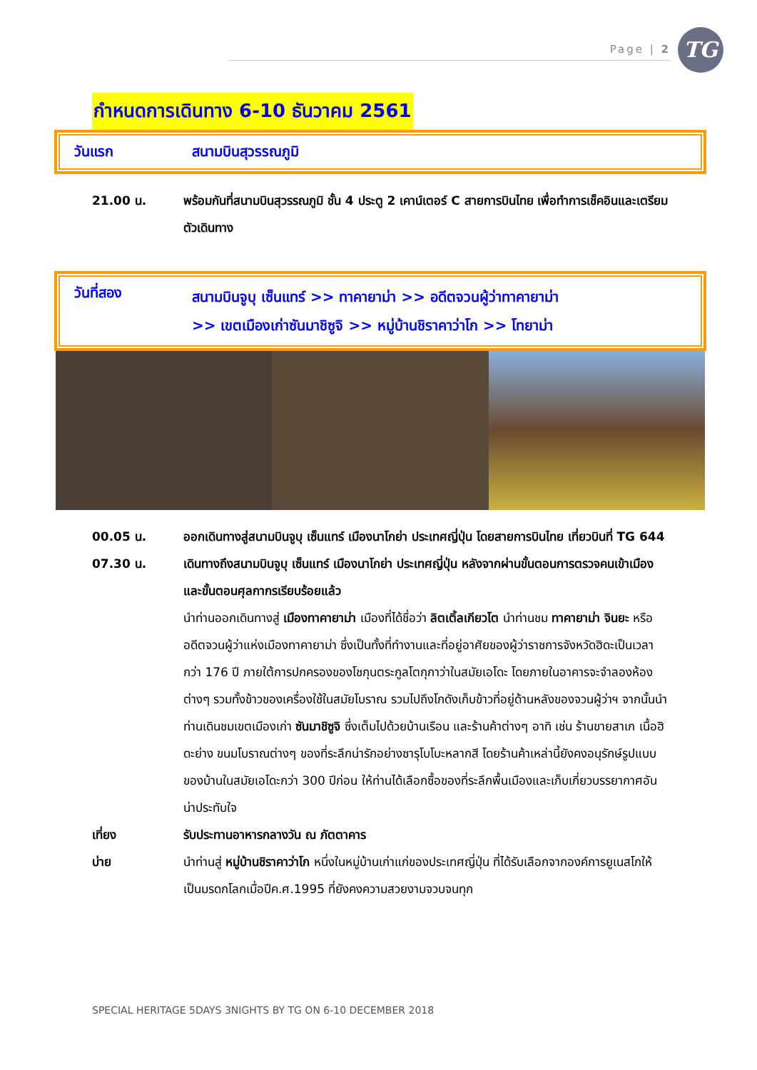Page | 2 TG
กำหนดการเดินทาง 6-10 ธันวาคม 2561
วันแรก สนามบินสุวรรณภูมิ
21.00 น. พร้อมกันที่สนามบินสุวรรณภูมิ ชั้น 4 ประตู 2 เคาน์เตอร์ C สายการบินไทย เพื่อทำการเช็คอินและเตรียมตัวเดินทาง
วันที่สอง
สนามบินจูบุ เซ็นแทร์ >> ทาคายาม่า >> อดีตจวนผู้ว่าทาคายาม่า
>> เขตเมืองเก่าซันมาชิซูจิ >> หมู่บ้านชิราคาว่าโก >> โทยาม่า
00.05 น. ออกเดินทางสู่สนามบินจูบุ เซ็นแทร์ เมืองนาโกย่า ประเทศญี่ปุ่น โดยสายการบินไทย เที่ยวบินที่ TG 644
07.30 น. เดินทางถึงสนามบินจูบุ เซ็นแทร์ เมืองนาโกย่า ประเทศญี่ปุ่น หลังจากผ่านขั้นตอนการตรวจคนเข้าเมืองและขั้นตอนศุลกากรเรียบร้อยแล้ว
นำท่านออกเดินทางสู่ เมืองทาคายาม่า เมืองที่ได้ชื่อว่า ลิตเติ้ลเกียวโต นำท่านชม ทาคายาม่า จินยะ หรืออดีตจวนผู้ว่าแห่งเมืองทาคายาม่า ซึ่งเป็นทั้งที่ทำงานและที่อยู่อาศัยของผู้ว่าราชการจังหวัดฮิดะเป็นเวลากว่า 176 ปี ภายใต้การปกครองของโชกุนตระกูลโตกุกาว่าในสมัยเอโดะ โดยภายในอาคารจะจำลองห้องต่างๆ รวมทั้งข้าวของเครื่องใช้ในสมัยโบราณ รวมไปถึงโกดังเก็บข้าวที่อยู่ด้านหลังของจวนผู้ว่าฯ จากนั้นนำท่านเดินชมเขตเมืองเก่า ซันมาชิซูจิ ซึ่งเต็มไปด้วยบ้านเรือน และร้านค้าต่างๆ อาทิ เช่น ร้านขายสาเก เนื้อฮิดะย่าง ขนมโบราณต่างๆ ของที่ระลึกน่ารักอย่างซารุโบโบะหลากสี โดยร้านค้าเหล่านี้ยังคงอนุรักษ์รูปแบบของบ้านในสมัยเอโดะกว่า 300 ปีก่อน ให้ท่านได้เลือกซื้อของที่ระลึกพื้นเมืองและเก็บเกี่ยวบรรยากาศอันน่าประทับใจ
เที่ยง รับประทานอาหารกลางวัน ณ ภัตตาคาร
บ่าย นำท่านสู่ หมู่บ้านชิราคาว่าโก หนึ่งในหมู่บ้านเก่าแก่ของประเทศญี่ปุ่น ที่ได้รับเลือกจากองค์การยูเนสโกให้เป็นมรดกโลกเมื่อปีค.ศ.1995 ที่ยังคงความสวยงามจวบจนทุก
SPECIAL HERITAGE 5DAYS 3NIGHTS BY TG ON 6-10 DECEMBER 2018